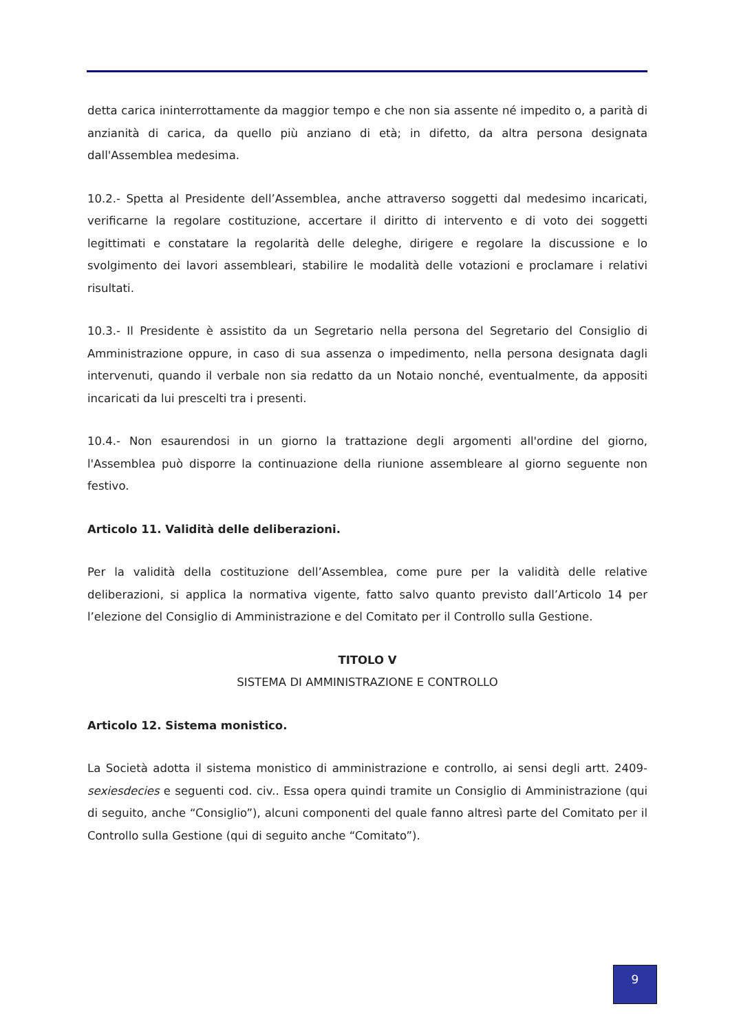detta carica ininterrottamente da maggior tempo e che non sia assente né impedito o, a parità di anzianità di carica, da quello più anziano di età; in difetto, da altra persona designata dall'Assemblea medesima.
10.2.- Spetta al Presidente dell’Assemblea, anche attraverso soggetti dal medesimo incaricati, verificarne la regolare costituzione, accertare il diritto di intervento e di voto dei soggetti legittimati e constatare la regolarità delle deleghe, dirigere e regolare la discussione e lo svolgimento dei lavori assembleari, stabilire le modalità delle votazioni e proclamare i relativi risultati.
10.3.- Il Presidente è assistito da un Segretario nella persona del Segretario del Consiglio di Amministrazione oppure, in caso di sua assenza o impedimento, nella persona designata dagli intervenuti, quando il verbale non sia redatto da un Notaio nonché, eventualmente, da appositi incaricati da lui prescelti tra i presenti.
10.4.- Non esaurendosi in un giorno la trattazione degli argomenti all'ordine del giorno, l'Assemblea può disporre la continuazione della riunione assembleare al giorno seguente non festivo.
Articolo 11. Validità delle deliberazioni.
Per la validità della costituzione dell’Assemblea, come pure per la validità delle relative deliberazioni, si applica la normativa vigente, fatto salvo quanto previsto dall’Articolo 14 per l’elezione del Consiglio di Amministrazione e del Comitato per il Controllo sulla Gestione.
TITOLO V
SISTEMA DI AMMINISTRAZIONE E CONTROLLO
Articolo 12. Sistema monistico.
La Società adotta il sistema monistico di amministrazione e controllo, ai sensi degli artt. 2409-sexiesdecies e seguenti cod. civ.. Essa opera quindi tramite un Consiglio di Amministrazione (qui di seguito, anche “Consiglio”), alcuni componenti del quale fanno altresì parte del Comitato per il Controllo sulla Gestione (qui di seguito anche “Comitato”).
9